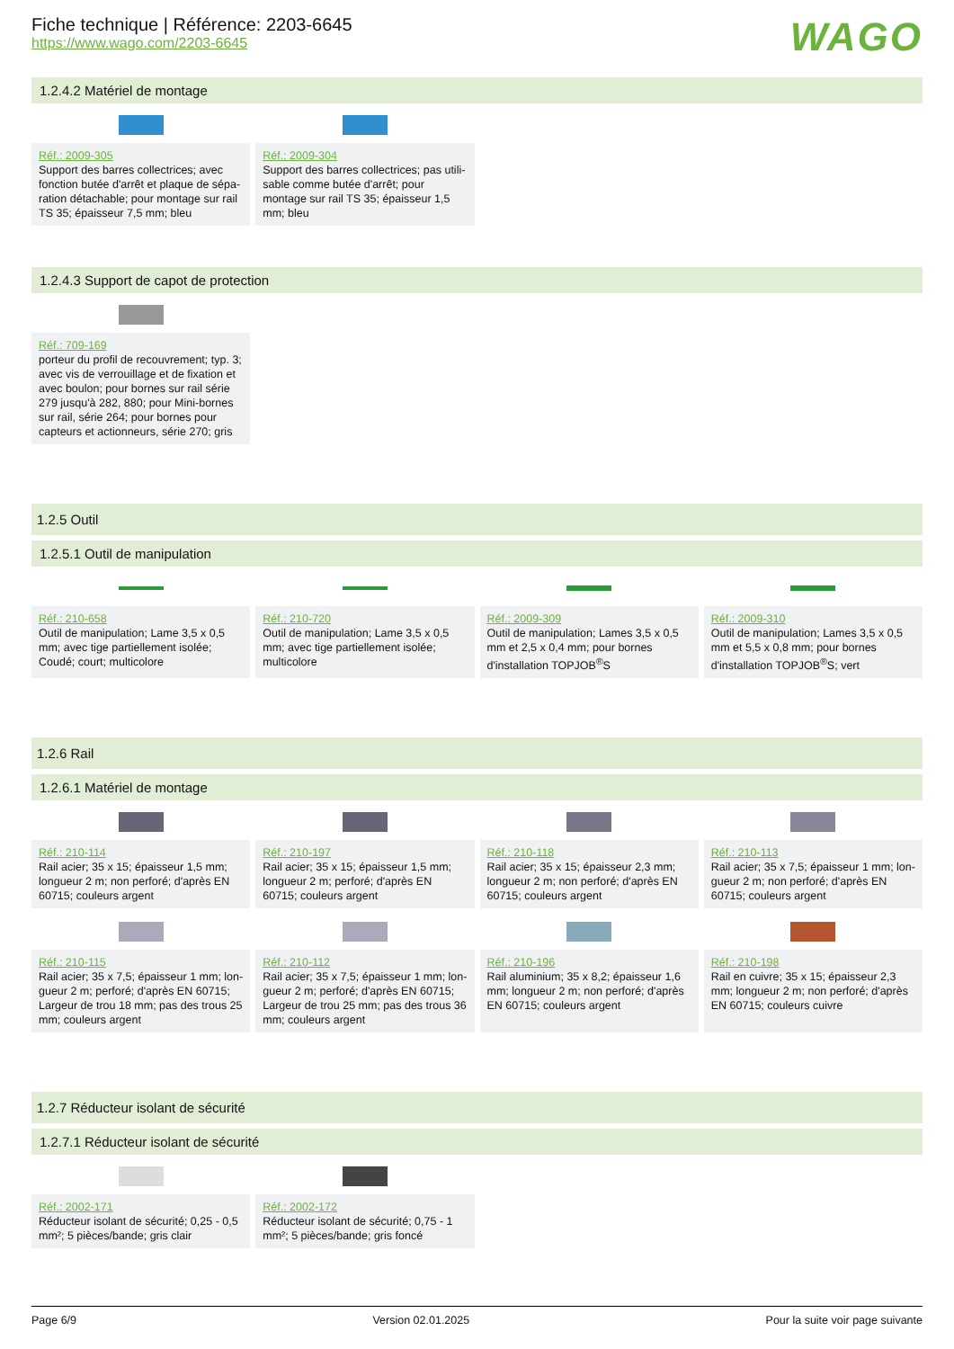Fiche technique | Référence: 2203-6645
https://www.wago.com/2203-6645
WAGO
1.2.4.2 Matériel de montage
Réf.: 2009-305
Support des barres collectrices; avec fonction butée d'arrêt et plaque de sépa­ration détachable; pour montage sur rail TS 35; épaisseur 7,5 mm; bleu
Réf.: 2009-304
Support des barres collectrices; pas utili­sable comme butée d'arrêt; pour montage sur rail TS 35; épaisseur 1,5 mm; bleu
1.2.4.3 Support de capot de protection
Réf.: 709-169
porteur du profil de recouvrement; typ. 3; avec vis de verrouillage et de fixation et avec boulon; pour bornes sur rail série 279 jusqu'à 282, 880; pour Mini-bornes sur rail, série 264; pour bornes pour capteurs et actionneurs, série 270; gris
1.2.5 Outil
1.2.5.1 Outil de manipulation
Réf.: 210-658
Outil de manipulation; Lame 3,5 x 0,5 mm; avec tige partiellement isolée; Coudé; court; multicolore
Réf.: 210-720
Outil de manipulation; Lame 3,5 x 0,5 mm; avec tige partiellement isolée; multicolore
Réf.: 2009-309
Outil de manipulation; Lames 3,5 x 0,5 mm et 2,5 x 0,4 mm; pour bornes d'instal­lation TOPJOB<sup>®</sup>S
Réf.: 2009-310
Outil de manipulation; Lames 3,5 x 0,5 mm et 5,5 x 0,8 mm; pour bornes d'installation TOPJOB<sup>®</sup>S; vert
1.2.6 Rail
1.2.6.1 Matériel de montage
Réf.: 210-114
Rail acier; 35 x 15; épaisseur 1,5 mm; lon­gueur 2 m; non perforé; d'après EN 60715; couleurs argent
Réf.: 210-197
Rail acier; 35 x 15; épaisseur 1,5 mm; lon­gueur 2 m; perforé; d'après EN 60715; couleurs argent
Réf.: 210-118
Rail acier; 35 x 15; épaisseur 2,3 mm; lon­gueur 2 m; non perforé; d'après EN 60715; couleurs argent
Réf.: 210-113
Rail acier; 35 x 7,5; épaisseur 1 mm; lon­gueur 2 m; non perforé; d'après EN 60715; couleurs argent
Réf.: 210-115
Rail acier; 35 x 7,5; épaisseur 1 mm; lon­gueur 2 m; perforé; d'après EN 60715; Largeur de trou 18 mm; pas des trous 25 mm; couleurs argent
Réf.: 210-112
Rail acier; 35 x 7,5; épaisseur 1 mm; lon­gueur 2 m; perforé; d'après EN 60715; Largeur de trou 25 mm; pas des trous 36 mm; couleurs argent
Réf.: 210-196
Rail aluminium; 35 x 8,2; épaisseur 1,6 mm; longueur 2 m; non perforé; d'après EN 60715; couleurs argent
Réf.: 210-198
Rail en cuivre; 35 x 15; épaisseur 2,3 mm; longueur 2 m; non perforé; d'après EN 60715; couleurs cuivre
1.2.7 Réducteur isolant de sécurité
1.2.7.1 Réducteur isolant de sécurité
Réf.: 2002-171
Réducteur isolant de sécurité; 0,25 - 0,5 mm²; 5 pièces/bande; gris clair
Réf.: 2002-172
Réducteur isolant de sécurité; 0,75 - 1 mm²; 5 pièces/bande; gris foncé
Page 6/9 Version 02.01.2025 Pour la suite voir page suivante